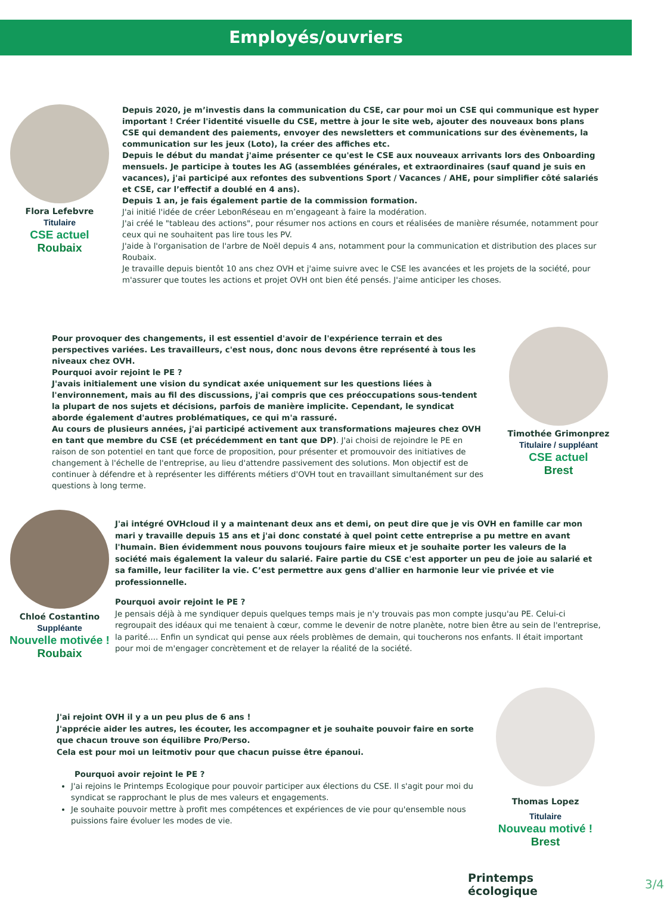Employés/ouvriers
Flora Lefebvre
Titulaire
CSE actuel
Roubaix
Depuis 2020, je m’investis dans la communication du CSE, car pour moi un CSE qui communique est hyper important ! Créer l'identité visuelle du CSE, mettre à jour le site web, ajouter des nouveaux bons plans CSE qui demandent des paiements, envoyer des newsletters et communications sur des évènements, la communication sur les jeux (Loto), la créer des affiches etc.
Depuis le début du mandat j'aime présenter ce qu'est le CSE aux nouveaux arrivants lors des Onboarding mensuels. Je participe à toutes les AG (assemblées générales, et extraordinaires (sauf quand je suis en vacances), j'ai participé aux refontes des subventions Sport / Vacances / AHE, pour simplifier côté salariés et CSE, car l’effectif a doublé en 4 ans).
Depuis 1 an, je fais également partie de la commission formation.
J'ai initié l'idée de créer LebonRéseau en m’engageant à faire la modération.
J'ai créé le "tableau des actions", pour résumer nos actions en cours et réalisées de manière résumée, notamment pour ceux qui ne souhaitent pas lire tous les PV.
J'aide à l'organisation de l'arbre de Noël depuis 4 ans, notamment pour la communication et distribution des places sur Roubaix.
Je travaille depuis bientôt 10 ans chez OVH et j'aime suivre avec le CSE les avancées et les projets de la société, pour m'assurer que toutes les actions et projet OVH ont bien été pensés. J'aime anticiper les choses.
Pour provoquer des changements, il est essentiel d'avoir de l'expérience terrain et des perspectives variées. Les travailleurs, c'est nous, donc nous devons être représenté à tous les niveaux chez OVH.
Pourquoi avoir rejoint le PE ?
J'avais initialement une vision du syndicat axée uniquement sur les questions liées à l'environnement, mais au fil des discussions, j'ai compris que ces préoccupations sous-tendent la plupart de nos sujets et décisions, parfois de manière implicite. Cependant, le syndicat aborde également d'autres problématiques, ce qui m'a rassuré.
Au cours de plusieurs années, j'ai participé activement aux transformations majeures chez OVH en tant que membre du CSE (et précédemment en tant que DP). J'ai choisi de rejoindre le PE en raison de son potentiel en tant que force de proposition, pour présenter et promouvoir des initiatives de changement à l'échelle de l'entreprise, au lieu d'attendre passivement des solutions. Mon objectif est de continuer à défendre et à représenter les différents métiers d'OVH tout en travaillant simultanément sur des questions à long terme.
Timothée Grimonprez
Titulaire / suppléant
CSE actuel
Brest
Chloé Costantino
Suppléante
Nouvelle motivée !
Roubaix
J'ai intégré OVHcloud il y a maintenant deux ans et demi, on peut dire que je vis OVH en famille car mon mari y travaille depuis 15 ans et j'ai donc constaté à quel point cette entreprise a pu mettre en avant l'humain. Bien évidemment nous pouvons toujours faire mieux et je souhaite porter les valeurs de la société mais également la valeur du salarié. Faire partie du CSE c'est apporter un peu de joie au salarié et sa famille, leur faciliter la vie. C’est permettre aux gens d'allier en harmonie leur vie privée et vie professionnelle.
Pourquoi avoir rejoint le PE ?
Je pensais déjà à me syndiquer depuis quelques temps mais je n'y trouvais pas mon compte jusqu'au PE. Celui-ci regroupait des idéaux qui me tenaient à cœur, comme le devenir de notre planète, notre bien être au sein de l'entreprise, la parité.... Enfin un syndicat qui pense aux réels problèmes de demain, qui toucherons nos enfants. Il était important pour moi de m'engager concrètement et de relayer la réalité de la société.
J'ai rejoint OVH il y a un peu plus de 6 ans !
J'apprécie aider les autres, les écouter, les accompagner et je souhaite pouvoir faire en sorte que chacun trouve son équilibre Pro/Perso.
Cela est pour moi un leitmotiv pour que chacun puisse être épanoui.
Pourquoi avoir rejoint le PE ?
J'ai rejoins le Printemps Ecologique pour pouvoir participer aux élections du CSE. Il s'agit pour moi du syndicat se rapprochant le plus de mes valeurs et engagements.
Je souhaite pouvoir mettre à profit mes compétences et expériences de vie pour qu'ensemble nous puissions faire évoluer les modes de vie.
Thomas Lopez
Titulaire
Nouveau motivé !
Brest
Printemps
écologique
3/4